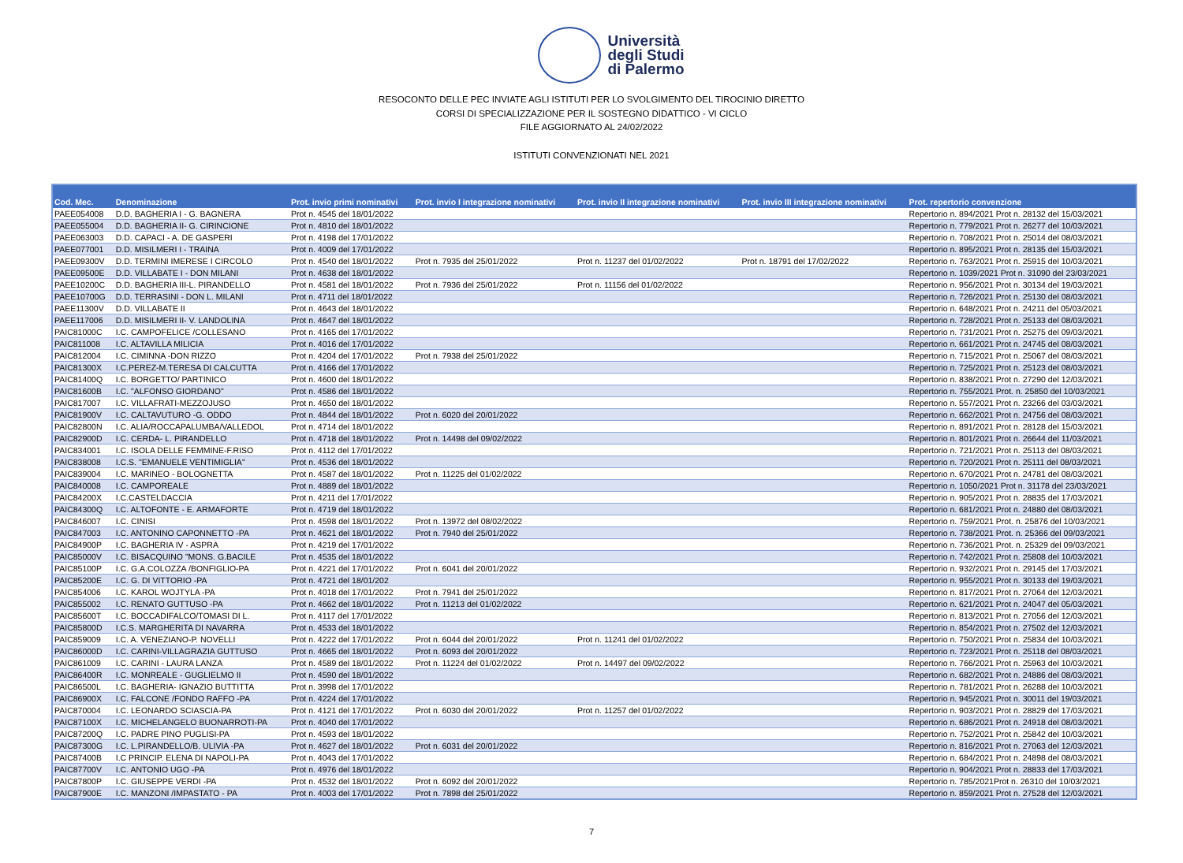Università
degli Studi
di Palermo
RESOCONTO DELLE PEC INVIATE AGLI ISTITUTI PER LO SVOLGIMENTO DEL TIROCINIO DIRETTO
CORSI DI SPECIALIZZAZIONE PER IL SOSTEGNO DIDATTICO - VI CICLO
FILE AGGIORNATO AL 24/02/2022
ISTITUTI CONVENZIONATI NEL 2021
| Cod. Mec. | Denominazione | Prot. invio primi nominativi | Prot. invio I integrazione nominativi | Prot. invio II integrazione nominativi | Prot. invio III integrazione nominativi | Prot. repertorio convenzione |
| --- | --- | --- | --- | --- | --- | --- |
| PAEE054008 | D.D. BAGHERIA I - G. BAGNERA | Prot n. 4545 del 18/01/2022 | | | | Repertorio n. 894/2021 Prot n. 28132 del 15/03/2021 |
| PAEE055004 | D.D. BAGHERIA II- G. CIRINCIONE | Prot n. 4810 del 18/01/2022 | | | | Repertorio n. 779/2021 Prot n. 26277 del 10/03/2021 |
| PAEE063003 | D.D. CAPACI - A. DE GASPERI | Prot n. 4198 del 17/01/2022 | | | | Repertorio n. 708/2021 Prot n. 25014 del 08/03/2021 |
| PAEE077001 | D.D. MISILMERI I - TRAINA | Prot n. 4009 del 17/01/2022 | | | | Repertorio n. 895/2021 Prot n. 28135 del 15/03/2021 |
| PAEE09300V | D.D. TERMINI IMERESE I CIRCOLO | Prot n. 4540 del 18/01/2022 | Prot n. 7935 del 25/01/2022 | Prot n. 11237 del 01/02/2022 | Prot n. 18791 del 17/02/2022 | Repertorio n. 763/2021 Prot n. 25915 del 10/03/2021 |
| PAEE09500E | D.D. VILLABATE I - DON MILANI | Prot n. 4638 del 18/01/2022 | | | | Repertorio n. 1039/2021 Prot n. 31090 del 23/03/2021 |
| PAEE10200C | D.D. BAGHERIA III-L. PIRANDELLO | Prot n. 4581 del 18/01/2022 | Prot n. 7936 del 25/01/2022 | Prot n. 11156 del 01/02/2022 | | Repertorio n. 956/2021 Prot n. 30134 del 19/03/2021 |
| PAEE10700G | D.D. TERRASINI - DON L. MILANI | Prot n. 4711 del 18/01/2022 | | | | Repertorio n. 726/2021 Prot n. 25130 del 08/03/2021 |
| PAEE11300V | D.D. VILLABATE II | Prot n. 4643 del 18/01/2022 | | | | Repertorio n. 648/2021 Prot n. 24211 del 05/03/2021 |
| PAEE117006 | D.D. MISILMERI II- V. LANDOLINA | Prot n. 4647 del 18/01/2022 | | | | Repertorio n. 728/2021 Prot n. 25133 del 08/03/2021 |
| PAIC81000C | I.C. CAMPOFELICE /COLLESANO | Prot n. 4165 del 17/01/2022 | | | | Repertorio n. 731/2021 Prot n. 25275 del 09/03/2021 |
| PAIC811008 | I.C. ALTAVILLA MILICIA | Prot n. 4016 del 17/01/2022 | | | | Repertorio n. 661/2021 Prot n. 24745 del 08/03/2021 |
| PAIC812004 | I.C. CIMINNA -DON RIZZO | Prot n. 4204 del 17/01/2022 | Prot n. 7938 del 25/01/2022 | | | Repertorio n. 715/2021 Prot n. 25067 del 08/03/2021 |
| PAIC81300X | I.C.PEREZ-M.TERESA DI CALCUTTA | Prot n. 4166 del 17/01/2022 | | | | Repertorio n. 725/2021 Prot n. 25123 del 08/03/2021 |
| PAIC81400Q | I.C. BORGETTO/ PARTINICO | Prot n. 4600 del 18/01/2022 | | | | Repertorio n. 838/2021 Prot n. 27290 del 12/03/2021 |
| PAIC81600B | I.C. "ALFONSO GIORDANO" | Prot n. 4586 del 18/01/2022 | | | | Repertorio n. 755/2021 Prot. n. 25850 del 10/03/2021 |
| PAIC817007 | I.C. VILLAFRATI-MEZZOJUSO | Prot n. 4650 del 18/01/2022 | | | | Repertorio n. 557/2021 Prot n. 23266 del 03/03/2021 |
| PAIC81900V | I.C. CALTAVUTURO -G. ODDO | Prot n. 4844 del 18/01/2022 | Prot n. 6020 del 20/01/2022 | | | Repertorio n. 662/2021 Prot n. 24756 del 08/03/2021 |
| PAIC82800N | I.C. ALIA/ROCCAPALUMBA/VALLEDOL | Prot n. 4714 del 18/01/2022 | | | | Repertorio n. 891/2021 Prot n. 28128 del 15/03/2021 |
| PAIC82900D | I.C. CERDA- L. PIRANDELLO | Prot n. 4718 del 18/01/2022 | Prot n. 14498 del 09/02/2022 | | | Repertorio n. 801/2021 Prot n. 26644 del 11/03/2021 |
| PAIC834001 | I.C. ISOLA DELLE FEMMINE-F.RISO | Prot n. 4112 del 17/01/2022 | | | | Repertorio n. 721/2021 Prot n. 25113 del 08/03/2021 |
| PAIC838008 | I.C.S. "EMANUELE VENTIMIGLIA" | Prot n. 4536 del 18/01/2022 | | | | Repertorio n. 720/2021 Prot n. 25111 del 08/03/2021 |
| PAIC839004 | I.C. MARINEO - BOLOGNETTA | Prot n. 4587 del 18/01/2022 | Prot n. 11225 del 01/02/2022 | | | Repertorio n. 670/2021 Prot n. 24781 del 08/03/2021 |
| PAIC840008 | I.C. CAMPOREALE | Prot n. 4889 del 18/01/2022 | | | | Repertorio n. 1050/2021 Prot n. 31178 del 23/03/2021 |
| PAIC84200X | I.C.CASTELDACCIA | Prot n. 4211 del 17/01/2022 | | | | Repertorio n. 905/2021 Prot n. 28835 del 17/03/2021 |
| PAIC84300Q | I.C. ALTOFONTE - E. ARMAFORTE | Prot n. 4719 del 18/01/2022 | | | | Repertorio n. 681/2021 Prot n. 24880 del 08/03/2021 |
| PAIC846007 | I.C. CINISI | Prot n. 4598 del 18/01/2022 | Prot n. 13972 del 08/02/2022 | | | Repertorio n. 759/2021 Prot. n. 25876 del 10/03/2021 |
| PAIC847003 | I.C. ANTONINO CAPONNETTO -PA | Prot n. 4621 del 18/01/2022 | Prot n. 7940 del 25/01/2022 | | | Repertorio n. 738/2021 Prot. n. 25366 del 09/03/2021 |
| PAIC84900P | I.C. BAGHERIA IV - ASPRA | Prot n. 4219 del 17/01/2022 | | | | Repertorio n. 736/2021 Prot. n. 25329 del 09/03/2021 |
| PAIC85000V | I.C. BISACQUINO "MONS. G.BACILE | Prot n. 4535 del 18/01/2022 | | | | Repertorio n. 742/2021 Prot n. 25808 del 10/03/2021 |
| PAIC85100P | I.C. G.A.COLOZZA /BONFIGLIO-PA | Prot n. 4221 del 17/01/2022 | Prot n. 6041 del 20/01/2022 | | | Repertorio n. 932/2021 Prot n. 29145 del 17/03/2021 |
| PAIC85200E | I.C. G. DI VITTORIO -PA | Prot n. 4721 del 18/01/202 | | | | Repertorio n. 955/2021 Prot n. 30133 del 19/03/2021 |
| PAIC854006 | I.C. KAROL WOJTYLA -PA | Prot n. 4018 del 17/01/2022 | Prot n. 7941 del 25/01/2022 | | | Repertorio n. 817/2021 Prot n. 27064 del 12/03/2021 |
| PAIC855002 | I.C. RENATO GUTTUSO -PA | Prot n. 4662 del 18/01/2022 | Prot n. 11213 del 01/02/2022 | | | Repertorio n. 621/2021 Prot n. 24047 del 05/03/2021 |
| PAIC85600T | I.C. BOCCADIFALCO/TOMASI DI L. | Prot n. 4117 del 17/01/2022 | | | | Repertorio n. 813/2021 Prot n. 27056 del 12/03/2021 |
| PAIC85800D | I.C.S. MARGHERITA DI NAVARRA | Prot n. 4533 del 18/01/2022 | | | | Repertorio n. 854/2021 Prot n. 27502 del 12/03/2021 |
| PAIC859009 | I.C. A. VENEZIANO-P. NOVELLI | Prot n. 4222 del 17/01/2022 | Prot n. 6044 del 20/01/2022 | Prot n. 11241 del 01/02/2022 | | Repertorio n. 750/2021 Prot n. 25834 del 10/03/2021 |
| PAIC86000D | I.C. CARINI-VILLAGRAZIA GUTTUSO | Prot n. 4665 del 18/01/2022 | Prot n. 6093 del 20/01/2022 | | | Repertorio n. 723/2021 Prot n. 25118 del 08/03/2021 |
| PAIC861009 | I.C. CARINI - LAURA LANZA | Prot n. 4589 del 18/01/2022 | Prot n. 11224 del 01/02/2022 | Prot n. 14497 del 09/02/2022 | | Repertorio n. 766/2021 Prot n. 25963 del 10/03/2021 |
| PAIC86400R | I.C. MONREALE - GUGLIELMO II | Prot n. 4590 del 18/01/2022 | | | | Repertorio n. 682/2021 Prot n. 24886 del 08/03/2021 |
| PAIC86500L | I.C. BAGHERIA- IGNAZIO BUTTITTA | Prot n. 3998 del 17/01/2022 | | | | Repertorio n. 781/2021 Prot n. 26288 del 10/03/2021 |
| PAIC86900X | I.C. FALCONE /FONDO RAFFO -PA | Prot n. 4224 del 17/01/2022 | | | | Repertorio n. 945/2021 Prot n. 30011 del 19/03/2021 |
| PAIC870004 | I.C. LEONARDO SCIASCIA-PA | Prot n. 4121 del 17/01/2022 | Prot n. 6030 del 20/01/2022 | Prot n. 11257 del 01/02/2022 | | Repertorio n. 903/2021 Prot n. 28829 del 17/03/2021 |
| PAIC87100X | I.C. MICHELANGELO BUONARROTI-PA | Prot n. 4040 del 17/01/2022 | | | | Repertorio n. 686/2021 Prot n. 24918 del 08/03/2021 |
| PAIC87200Q | I.C. PADRE PINO PUGLISI-PA | Prot n. 4593 del 18/01/2022 | | | | Repertorio n. 752/2021 Prot n. 25842 del 10/03/2021 |
| PAIC87300G | I.C. L.PIRANDELLO/B. ULIVIA -PA | Prot n. 4627 del 18/01/2022 | Prot n. 6031 del 20/01/2022 | | | Repertorio n. 816/2021 Prot n. 27063 del 12/03/2021 |
| PAIC87400B | I.C PRINCIP. ELENA DI NAPOLI-PA | Prot n. 4043 del 17/01/2022 | | | | Repertorio n. 684/2021 Prot n. 24898 del 08/03/2021 |
| PAIC87700V | I.C. ANTONIO UGO -PA | Prot n. 4976 del 18/01/2022 | | | | Repertorio n. 904/2021 Prot n. 28833 del 17/03/2021 |
| PAIC87800P | I.C. GIUSEPPE VERDI -PA | Prot n. 4532 del 18/01/2022 | Prot n. 6092 del 20/01/2022 | | | Repertorio n. 785/2021Prot n. 26310 del 10/03/2021 |
| PAIC87900E | I.C. MANZONI /IMPASTATO - PA | Prot n. 4003 del 17/01/2022 | Prot n. 7898 del 25/01/2022 | | | Repertorio n. 859/2021 Prot n. 27528 del 12/03/2021 |
7